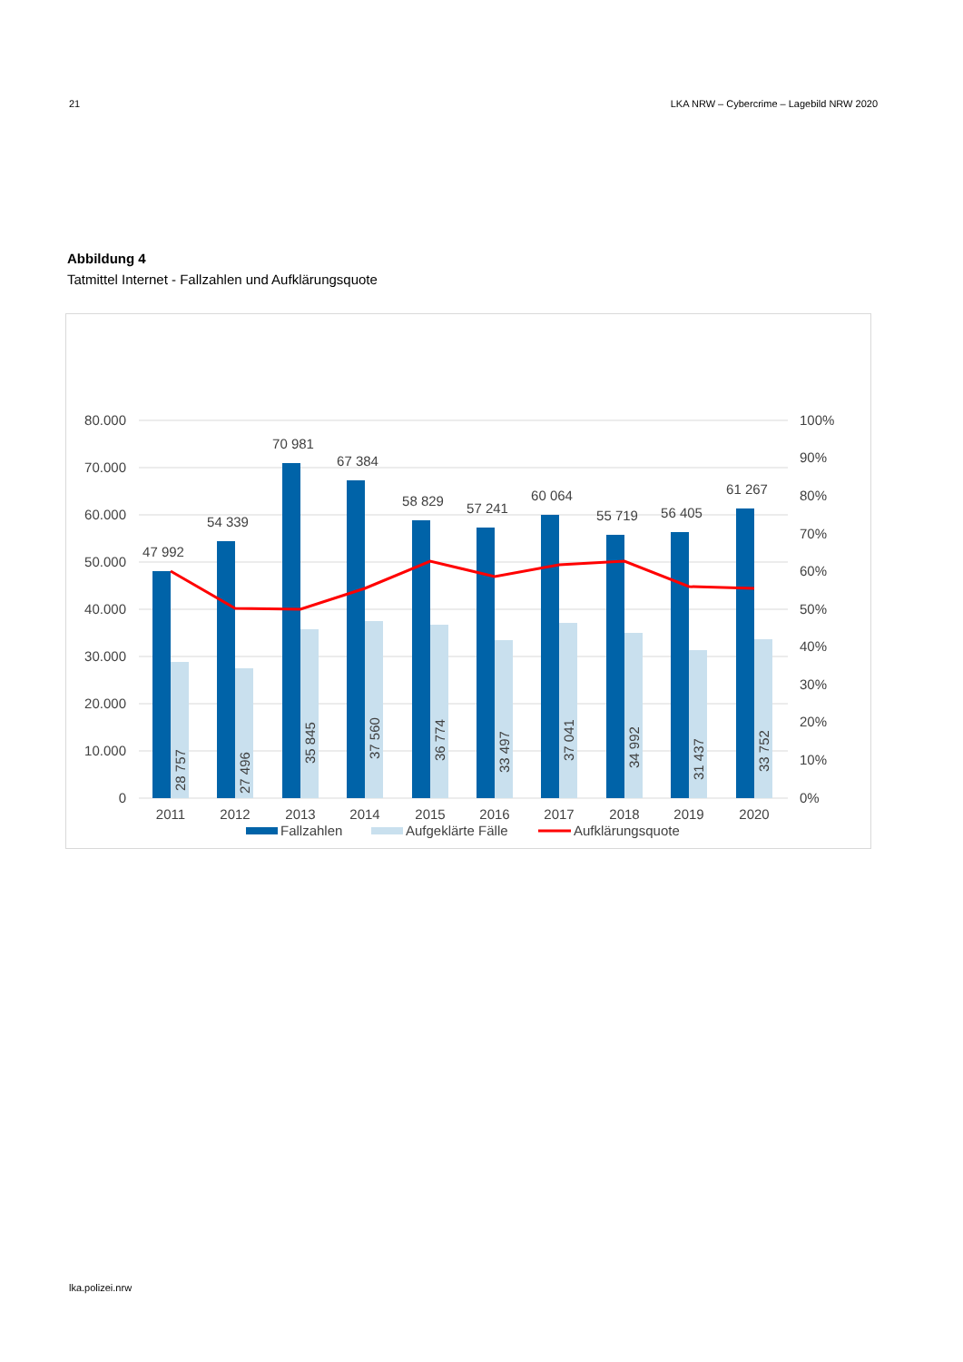21 LKA NRW – Cybercrime – Lagebild NRW 2020
Abbildung 4
Tatmittel Internet - Fallzahlen und Aufklärungsquote
80.000
70.000
60.000
50.000
40.000
30.000
20.000
10.000
0
100%
90%
80%
70%
60%
50%
40%
30%
20%
10%
0%
47 992
54 339
70 981
67 384
58 829
57 241
60 064
55 719
56 405
61 267
28 757
27 496
35 845
37 560
36 774
33 497
37 041
34 992
31 437
33 752
2011
2012
2013
2014
2015
2016
2017
2018
2019
2020
Fallzahlen
Aufgeklärte Fälle
Aufklärungsquote
lka.polizei.nrw